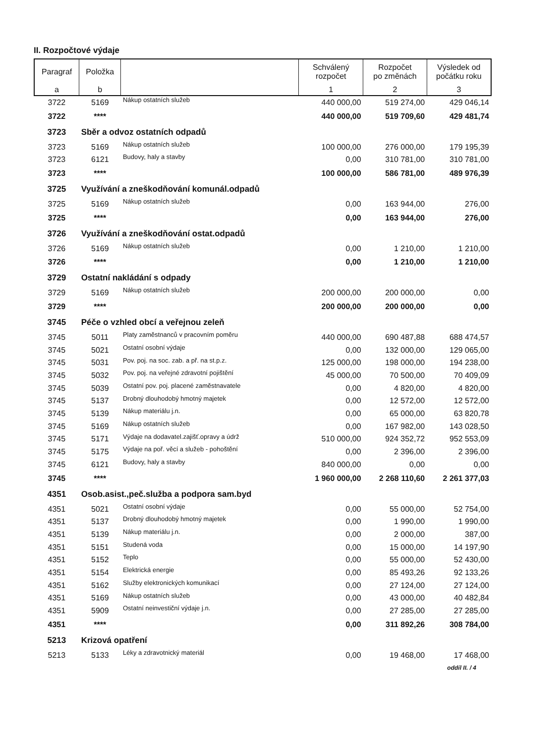II. Rozpočtové výdaje
| Paragraf | Položka | | Schválený rozpočet | Rozpočet po změnách | Výsledek od počátku roku |
| --- | --- | --- | --- | --- | --- |
| a | b | | 1 | 2 | 3 |
| 3722 | 5169 | Nákup ostatních služeb | 440 000,00 | 519 274,00 | 429 046,14 |
| 3722 | **** | | 440 000,00 | 519 709,60 | 429 481,74 |
| 3723 | Sběr a odvoz ostatních odpadů | | | | |
| 3723 | 5169 | Nákup ostatních služeb | 100 000,00 | 276 000,00 | 179 195,39 |
| 3723 | 6121 | Budovy, haly a stavby | 0,00 | 310 781,00 | 310 781,00 |
| 3723 | **** | | 100 000,00 | 586 781,00 | 489 976,39 |
| 3725 | Využívání a zneškodňování komunál.odpadů | | | | |
| 3725 | 5169 | Nákup ostatních služeb | 0,00 | 163 944,00 | 276,00 |
| 3725 | **** | | 0,00 | 163 944,00 | 276,00 |
| 3726 | Využívání a zneškodňování ostat.odpadů | | | | |
| 3726 | 5169 | Nákup ostatních služeb | 0,00 | 1 210,00 | 1 210,00 |
| 3726 | **** | | 0,00 | 1 210,00 | 1 210,00 |
| 3729 | Ostatní nakládání s odpady | | | | |
| 3729 | 5169 | Nákup ostatních služeb | 200 000,00 | 200 000,00 | 0,00 |
| 3729 | **** | | 200 000,00 | 200 000,00 | 0,00 |
| 3745 | Péče o vzhled obcí a veřejnou zeleň | | | | |
| 3745 | 5011 | Platy zaměstnanců v pracovním poměru | 440 000,00 | 690 487,88 | 688 474,57 |
| 3745 | 5021 | Ostatní osobní výdaje | 0,00 | 132 000,00 | 129 065,00 |
| 3745 | 5031 | Pov. poj. na soc. zab. a př. na st.p.z. | 125 000,00 | 198 000,00 | 194 238,00 |
| 3745 | 5032 | Pov. poj. na veřejné zdravotní pojištění | 45 000,00 | 70 500,00 | 70 409,09 |
| 3745 | 5039 | Ostatní pov. poj. placené zaměstnavatele | 0,00 | 4 820,00 | 4 820,00 |
| 3745 | 5137 | Drobný dlouhodobý hmotný majetek | 0,00 | 12 572,00 | 12 572,00 |
| 3745 | 5139 | Nákup materiálu j.n. | 0,00 | 65 000,00 | 63 820,78 |
| 3745 | 5169 | Nákup ostatních služeb | 0,00 | 167 982,00 | 143 028,50 |
| 3745 | 5171 | Výdaje na dodavatel.zajišť.opravy a údrž | 510 000,00 | 924 352,72 | 952 553,09 |
| 3745 | 5175 | Výdaje na poř. věcí a služeb - pohoštění | 0,00 | 2 396,00 | 2 396,00 |
| 3745 | 6121 | Budovy, haly a stavby | 840 000,00 | 0,00 | 0,00 |
| 3745 | **** | | 1 960 000,00 | 2 268 110,60 | 2 261 377,03 |
| 4351 | Osob.asist.,peč.služba a podpora sam.byd | | | | |
| 4351 | 5021 | Ostatní osobní výdaje | 0,00 | 55 000,00 | 52 754,00 |
| 4351 | 5137 | Drobný dlouhodobý hmotný majetek | 0,00 | 1 990,00 | 1 990,00 |
| 4351 | 5139 | Nákup materiálu j.n. | 0,00 | 2 000,00 | 387,00 |
| 4351 | 5151 | Studená voda | 0,00 | 15 000,00 | 14 197,90 |
| 4351 | 5152 | Teplo | 0,00 | 55 000,00 | 52 430,00 |
| 4351 | 5154 | Elektrická energie | 0,00 | 85 493,26 | 92 133,26 |
| 4351 | 5162 | Služby elektronických komunikací | 0,00 | 27 124,00 | 27 124,00 |
| 4351 | 5169 | Nákup ostatních služeb | 0,00 | 43 000,00 | 40 482,84 |
| 4351 | 5909 | Ostatní neinvestiční výdaje j.n. | 0,00 | 27 285,00 | 27 285,00 |
| 4351 | **** | | 0,00 | 311 892,26 | 308 784,00 |
| 5213 | Krizová opatření | | | | |
| 5213 | 5133 | Léky a zdravotnický materiál | 0,00 | 19 468,00 | 17 468,00 |
| oddíl II. / 4 | | | | | |